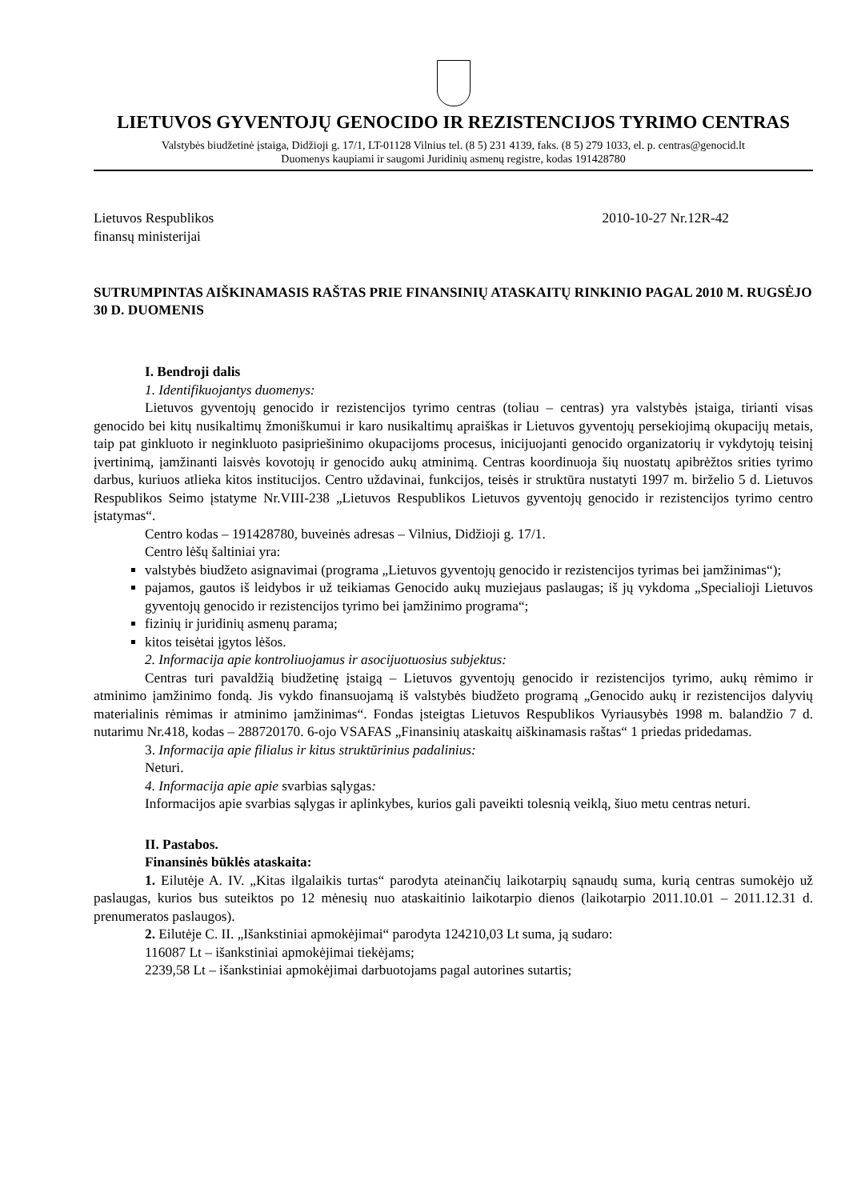LIETUVOS GYVENTOJŲ GENOCIDO IR REZISTENCIJOS TYRIMO CENTRAS
Valstybės biudžetinė įstaiga, Didžioji g. 17/1, LT-01128 Vilnius tel. (8 5) 231 4139, faks. (8 5) 279 1033, el. p. centras@genocid.lt
Duomenys kaupiami ir saugomi Juridinių asmenų registre, kodas 191428780
Lietuvos Respublikos
finansų ministerijai
2010-10-27 Nr.12R-42
SUTRUMPINTAS AIŠKINAMASIS RAŠTAS PRIE FINANSINIŲ ATASKAITŲ RINKINIO PAGAL 2010 M. RUGSĖJO 30 D. DUOMENIS
I. Bendroji dalis
1. Identifikuojantys duomenys:
Lietuvos gyventojų genocido ir rezistencijos tyrimo centras (toliau – centras) yra valstybės įstaiga, tirianti visas genocido bei kitų nusikaltimų žmoniškumui ir karo nusikaltimų apraiškas ir Lietuvos gyventojų persekiojimą okupacijų metais, taip pat ginkluoto ir neginkluoto pasipriešinimo okupacijoms procesus, inicijuojanti genocido organizatorių ir vykdytojų teisinį įvertinimą, įamžinanti laisvės kovotojų ir genocido aukų atminimą. Centras koordinuoja šių nuostatų apibrėžtos srities tyrimo darbus, kuriuos atlieka kitos institucijos. Centro uždavinai, funkcijos, teisės ir struktūra nustatyti 1997 m. birželio 5 d. Lietuvos Respublikos Seimo įstatyme Nr.VIII-238 „Lietuvos Respublikos Lietuvos gyventojų genocido ir rezistencijos tyrimo centro įstatymas“.
Centro kodas – 191428780, buveinės adresas – Vilnius, Didžioji g. 17/1.
Centro lėšų šaltiniai yra:
valstybės biudžeto asignavimai (programa „Lietuvos gyventojų genocido ir rezistencijos tyrimas bei įamžinimas“);
pajamos, gautos iš leidybos ir už teikiamas Genocido aukų muziejaus paslaugas; iš jų vykdoma „Specialioji Lietuvos gyventojų genocido ir rezistencijos tyrimo bei įamžinimo programa“;
fizinių ir juridinių asmenų parama;
kitos teisėtai įgytos lėšos.
2. Informacija apie kontroliuojamus ir asocijuotuosius subjektus:
Centras turi pavaldžią biudžetinę įstaigą – Lietuvos gyventojų genocido ir rezistencijos tyrimo, aukų rėmimo ir atminimo įamžinimo fondą. Jis vykdo finansuojamą iš valstybės biudžeto programą „Genocido aukų ir rezistencijos dalyvių materialinis rėmimas ir atminimo įamžinimas“. Fondas įsteigtas Lietuvos Respublikos Vyriausybės 1998 m. balandžio 7 d. nutarimu Nr.418, kodas – 288720170. 6-ojo VSAFAS „Finansinių ataskaitų aiškinamasis raštas“ 1 priedas pridedamas.
3. Informacija apie filialus ir kitus struktūrinius padalinius:
Neturi.
4. Informacija apie apie svarbias sąlygas:
Informacijos apie svarbias sąlygas ir aplinkybes, kurios gali paveikti tolesnią veiklą, šiuo metu centras neturi.
II. Pastabos.
Finansinės būklės ataskaita:
1. Eilutėje A. IV. „Kitas ilgalaikis turtas“ parodyta ateinančių laikotarpių sąnaudų suma, kurią centras sumokėjo už paslaugas, kurios bus suteiktos po 12 mėnesių nuo ataskaitinio laikotarpio dienos (laikotarpio 2011.10.01 – 2011.12.31 d. prenumeratos paslaugos).
2. Eilutėje C. II. „Išankstiniai apmokėjimai“ parodyta 124210,03 Lt suma, ją sudaro:
116087 Lt – išankstiniai apmokėjimai tiekėjams;
2239,58 Lt – išankstiniai apmokėjimai darbuotojams pagal autorines sutartis;